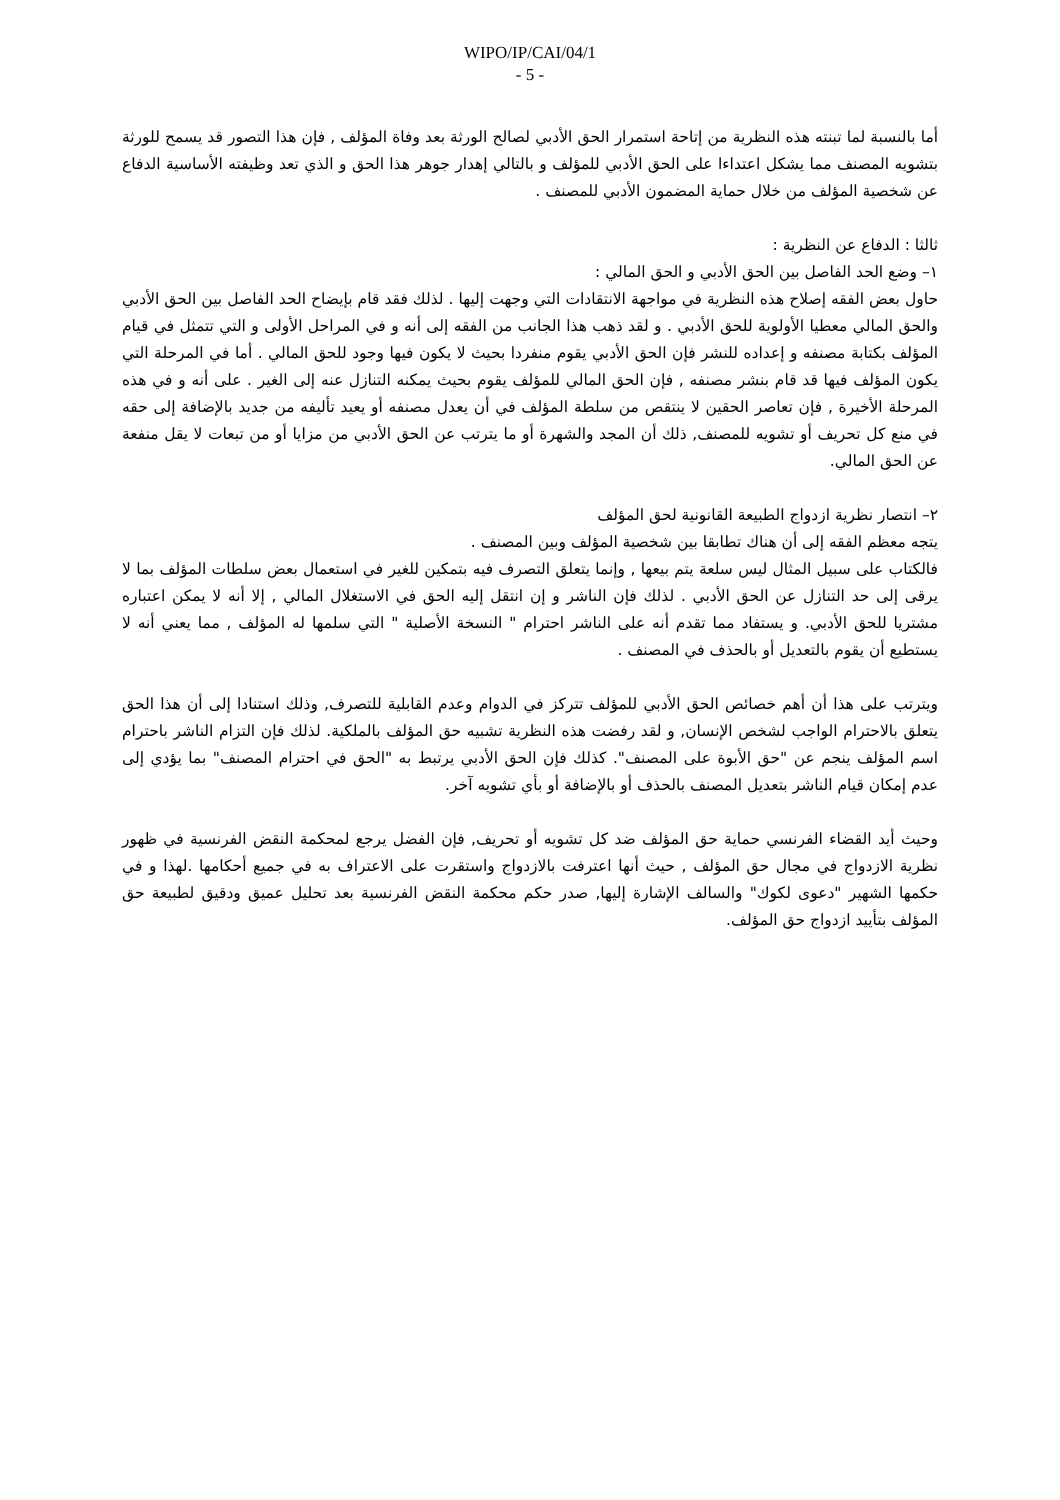WIPO/IP/CAI/04/1
- 5 -
أما بالنسبة لما تبنته هذه النظرية من إتاحة استمرار الحق الأدبي لصالح الورثة بعد وفاة المؤلف , فإن هذا التصور قد يسمح للورثة بتشويه المصنف مما يشكل اعتداءا على الحق الأدبي للمؤلف و بالتالي إهدار جوهر هذا الحق و الذي تعد وظيفته الأساسية الدفاع عن شخصية المؤلف من خلال حماية المضمون الأدبي للمصنف .
ثالثا : الدفاع عن النظرية :
١– وضع الحد الفاصل بين الحق الأدبي و الحق المالي :
حاول بعض الفقه إصلاح هذه النظرية في مواجهة الانتقادات التي وجهت إليها . لذلك فقد قام بإيضاح الحد الفاصل بين الحق الأدبي والحق المالي معطيا الأولوية للحق الأدبي . و لقد ذهب هذا الجانب من الفقه إلى أنه و في المراحل الأولى و التي تتمثل في قيام المؤلف بكتابة مصنفه و إعداده للنشر فإن الحق الأدبي يقوم منفردا بحيث لا يكون فيها وجود للحق المالي . أما في المرحلة التي يكون المؤلف فيها قد قام بنشر مصنفه , فإن الحق المالي للمؤلف يقوم بحيث يمكنه التنازل عنه إلى الغير . على أنه و في هذه المرحلة الأخيرة , فإن تعاصر الحقين لا ينتقص من سلطة المؤلف في أن يعدل مصنفه أو يعيد تأليفه من جديد بالإضافة إلى حقه في منع كل تحريف أو تشويه للمصنف, ذلك أن المجد والشهرة أو ما يترتب عن الحق الأدبي من مزايا أو من تبعات لا يقل منفعة عن الحق المالي.
٢– انتصار نظرية ازدواج الطبيعة القانونية لحق المؤلف
يتجه معظم الفقه إلى أن هناك تطابقا بين شخصية المؤلف وبين المصنف .
فالكتاب على سبيل المثال ليس سلعة يتم بيعها , وإنما يتعلق التصرف فيه بتمكين للغير في استعمال بعض سلطات المؤلف بما لا يرقى إلى حد التنازل عن الحق الأدبي . لذلك فإن الناشر و إن انتقل إليه الحق في الاستغلال المالي , إلا أنه لا يمكن اعتباره مشتريا للحق الأدبي. و يستفاد مما تقدم أنه على الناشر احترام " النسخة الأصلية " التي سلمها له المؤلف , مما يعني أنه لا يستطيع أن يقوم بالتعديل أو بالحذف في المصنف .
ويترتب على هذا أن أهم خصائص الحق الأدبي للمؤلف تتركز في الدوام وعدم القابلية للتصرف, وذلك استنادا إلى أن هذا الحق يتعلق بالاحترام الواجب لشخص الإنسان, و لقد رفضت هذه النظرية تشبيه حق المؤلف بالملكية. لذلك فإن التزام الناشر باحترام اسم المؤلف ينجم عن "حق الأبوة على المصنف". كذلك فإن الحق الأدبي يرتبط به "الحق في احترام المصنف" بما يؤدي إلى عدم إمكان قيام الناشر بتعديل المصنف بالحذف أو بالإضافة أو بأي تشويه آخر.
وحيث أيد القضاء الفرنسي حماية حق المؤلف ضد كل تشويه أو تحريف, فإن الفضل يرجع لمحكمة النقض الفرنسية في ظهور نظرية الازدواج في مجال حق المؤلف , حيث أنها اعترفت بالازدواج واستقرت على الاعتراف به في جميع أحكامها .لهذا و في حكمها الشهير "دعوى لكوك" والسالف الإشارة إليها, صدر حكم محكمة النقض الفرنسية بعد تحليل عميق ودقيق لطبيعة حق المؤلف بتأييد ازدواج حق المؤلف.